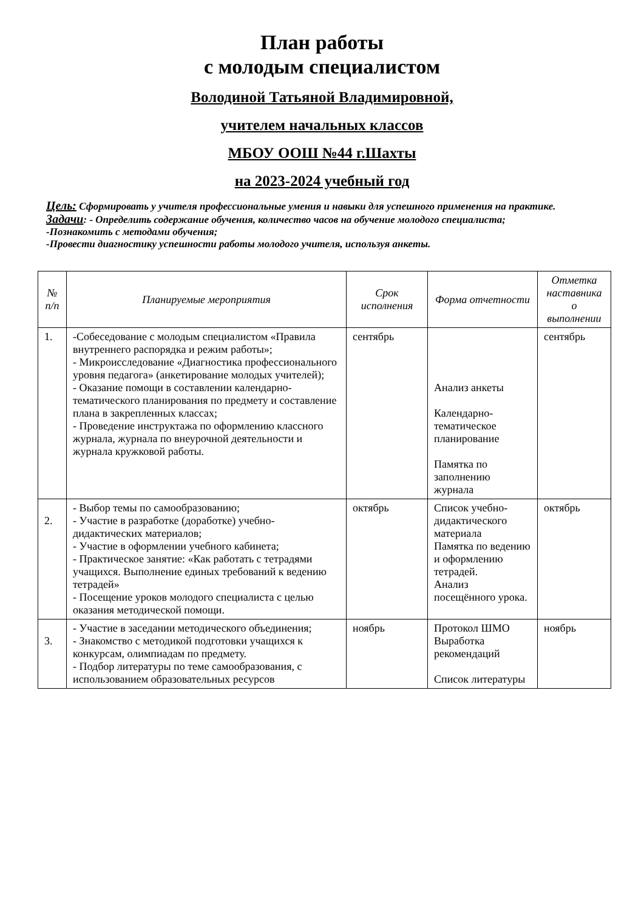План работы
с молодым специалистом
Володиной Татьяной Владимировной,
учителем начальных классов
МБОУ ООШ №44 г.Шахты
на 2023-2024 учебный год
Цель: Сформировать у учителя профессиональные умения и навыки для успешного применения на практике.
Задачи: - Определить содержание обучения, количество часов на обучение молодого специалиста;
-Познакомить с методами обучения;
-Провести диагностику успешности работы молодого учителя, используя анкеты.
| № п/п | Планируемые мероприятия | Срок исполнения | Форма отчетности | Отметка наставника о выполнении |
| --- | --- | --- | --- | --- |
| 1. | -Собеседование с молодым специалистом «Правила внутреннего распорядка и режим работы»; - Микроисследование «Диагностика профессионального уровня педагога» (анкетирование молодых учителей); - Оказание помощи в составлении календарно-тематического планирования по предмету и составление плана в закрепленных классах; - Проведение инструктажа по оформлению классного журнала, журнала по внеурочной деятельности и журнала кружковой работы. | сентябрь | Анализ анкеты Календарно-тематическое планирование Памятка по заполнению журнала | сентябрь |
| 2. | - Выбор темы по самообразованию; - Участие в разработке (доработке) учебно-дидактических материалов; - Участие в оформлении учебного кабинета; - Практическое занятие: «Как работать с тетрадями учащихся. Выполнение единых требований к ведению тетрадей» - Посещение уроков молодого специалиста с целью оказания методической помощи. | октябрь | Список учебно-дидактического материала Памятка по ведению и оформлению тетрадей. Анализ посещённого урока. | октябрь |
| 3. | - Участие в заседании методического объединения; - Знакомство с методикой подготовки учащихся к конкурсам, олимпиадам по предмету. - Подбор литературы по теме самообразования, с использованием образовательных ресурсов | ноябрь | Протокол ШМО Выработка рекомендаций Список литературы | ноябрь |